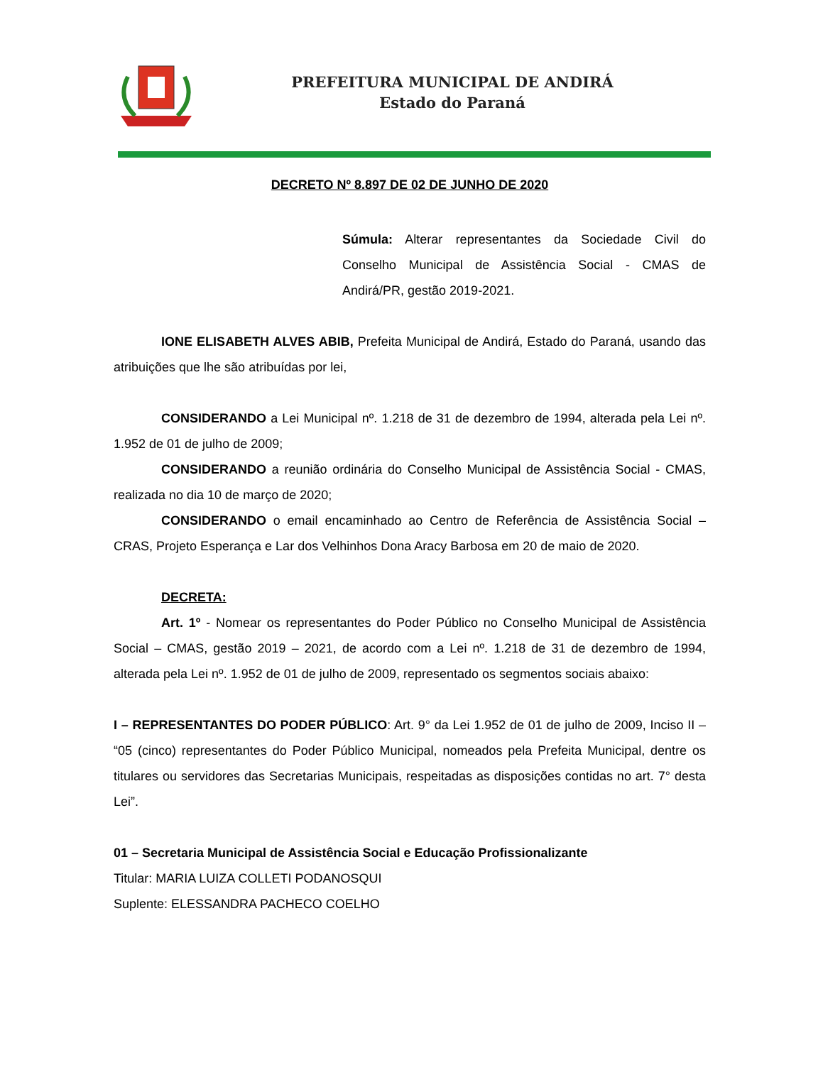PREFEITURA MUNICIPAL DE ANDIRÁ
Estado do Paraná
DECRETO Nº 8.897 DE 02 DE JUNHO DE 2020
Súmula: Alterar representantes da Sociedade Civil do Conselho Municipal de Assistência Social - CMAS de Andirá/PR, gestão 2019-2021.
IONE ELISABETH ALVES ABIB, Prefeita Municipal de Andirá, Estado do Paraná, usando das atribuições que lhe são atribuídas por lei,
CONSIDERANDO a Lei Municipal nº. 1.218 de 31 de dezembro de 1994, alterada pela Lei nº. 1.952 de 01 de julho de 2009;
CONSIDERANDO a reunião ordinária do Conselho Municipal de Assistência Social - CMAS, realizada no dia 10 de março de 2020;
CONSIDERANDO o email encaminhado ao Centro de Referência de Assistência Social – CRAS, Projeto Esperança e Lar dos Velhinhos Dona Aracy Barbosa em 20 de maio de 2020.
DECRETA:
Art. 1º - Nomear os representantes do Poder Público no Conselho Municipal de Assistência Social – CMAS, gestão 2019 – 2021, de acordo com a Lei nº. 1.218 de 31 de dezembro de 1994, alterada pela Lei nº. 1.952 de 01 de julho de 2009, representado os segmentos sociais abaixo:
I – REPRESENTANTES DO PODER PÚBLICO: Art. 9° da Lei 1.952 de 01 de julho de 2009, Inciso II – “05 (cinco) representantes do Poder Público Municipal, nomeados pela Prefeita Municipal, dentre os titulares ou servidores das Secretarias Municipais, respeitadas as disposições contidas no art. 7° desta Lei”.
01 – Secretaria Municipal de Assistência Social e Educação Profissionalizante
Titular: MARIA LUIZA COLLETI PODANOSQUI
Suplente: ELESSANDRA PACHECO COELHO